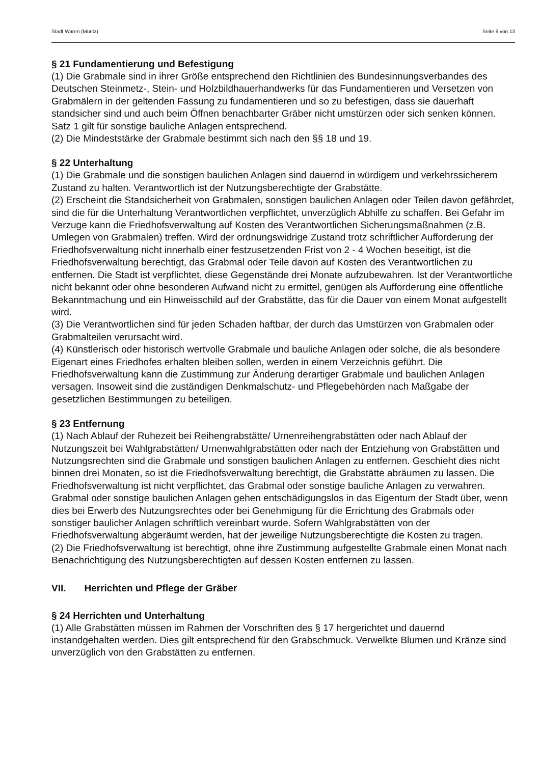Stadt Waren (Müritz) Seite 9 von 13
§ 21 Fundamentierung und Befestigung
(1) Die Grabmale sind in ihrer Größe entsprechend den Richtlinien des Bundesinnungsverbandes des Deutschen Steinmetz-, Stein- und Holzbildhauerhandwerks für das Fundamentieren und Versetzen von Grabmälern in der geltenden Fassung zu fundamentieren und so zu befestigen, dass sie dauerhaft standsicher sind und auch beim Öffnen benachbarter Gräber nicht umstürzen oder sich senken können. Satz 1 gilt für sonstige bauliche Anlagen entsprechend.
(2) Die Mindeststärke der Grabmale bestimmt sich nach den §§ 18 und 19.
§ 22 Unterhaltung
(1) Die Grabmale und die sonstigen baulichen Anlagen sind dauernd in würdigem und verkehrssicherem Zustand zu halten. Verantwortlich ist der Nutzungsberechtigte der Grabstätte.
(2) Erscheint die Standsicherheit von Grabmalen, sonstigen baulichen Anlagen oder Teilen davon gefährdet, sind die für die Unterhaltung Verantwortlichen verpflichtet, unverzüglich Abhilfe zu schaffen. Bei Gefahr im Verzuge kann die Friedhofsverwaltung auf Kosten des Verantwortlichen Sicherungsmaßnahmen (z.B. Umlegen von Grabmalen) treffen. Wird der ordnungswidrige Zustand trotz schriftlicher Aufforderung der Friedhofsverwaltung nicht innerhalb einer festzusetzenden Frist von 2 - 4 Wochen beseitigt, ist die Friedhofsverwaltung berechtigt, das Grabmal oder Teile davon auf Kosten des Verantwortlichen zu entfernen. Die Stadt ist verpflichtet, diese Gegenstände drei Monate aufzubewahren. Ist der Verantwortliche nicht bekannt oder ohne besonderen Aufwand nicht zu ermittel, genügen als Aufforderung eine öffentliche Bekanntmachung und ein Hinweisschild auf der Grabstätte, das für die Dauer von einem Monat aufgestellt wird.
(3) Die Verantwortlichen sind für jeden Schaden haftbar, der durch das Umstürzen von Grabmalen oder Grabmalteilen verursacht wird.
(4) Künstlerisch oder historisch wertvolle Grabmale und bauliche Anlagen oder solche, die als besondere Eigenart eines Friedhofes erhalten bleiben sollen, werden in einem Verzeichnis geführt. Die Friedhofsverwaltung kann die Zustimmung zur Änderung derartiger Grabmale und baulichen Anlagen versagen. Insoweit sind die zuständigen Denkmalschutz- und Pflegebehörden nach Maßgabe der gesetzlichen Bestimmungen zu beteiligen.
§ 23 Entfernung
(1) Nach Ablauf der Ruhezeit bei Reihengrabstätte/ Urnenreihengrabstätten oder nach Ablauf der Nutzungszeit bei Wahlgrabstätten/ Urnenwahlgrabstätten oder nach der Entziehung von Grabstätten und Nutzungsrechten sind die Grabmale und sonstigen baulichen Anlagen zu entfernen. Geschieht dies nicht binnen drei Monaten, so ist die Friedhofsverwaltung berechtigt, die Grabstätte abräumen zu lassen. Die Friedhofsverwaltung ist nicht verpflichtet, das Grabmal oder sonstige bauliche Anlagen zu verwahren. Grabmal oder sonstige baulichen Anlagen gehen entschädigungslos in das Eigentum der Stadt über, wenn dies bei Erwerb des Nutzungsrechtes oder bei Genehmigung für die Errichtung des Grabmals oder sonstiger baulicher Anlagen schriftlich vereinbart wurde. Sofern Wahlgrabstätten von der Friedhofsverwaltung abgeräumt werden, hat der jeweilige Nutzungsberechtigte die Kosten zu tragen.
(2) Die Friedhofsverwaltung ist berechtigt, ohne ihre Zustimmung aufgestellte Grabmale einen Monat nach Benachrichtigung des Nutzungsberechtigten auf dessen Kosten entfernen zu lassen.
VII. Herrichten und Pflege der Gräber
§ 24 Herrichten und Unterhaltung
(1) Alle Grabstätten müssen im Rahmen der Vorschriften des § 17 hergerichtet und dauernd instandgehalten werden. Dies gilt entsprechend für den Grabschmuck. Verwelkte Blumen und Kränze sind unverzüglich von den Grabstätten zu entfernen.